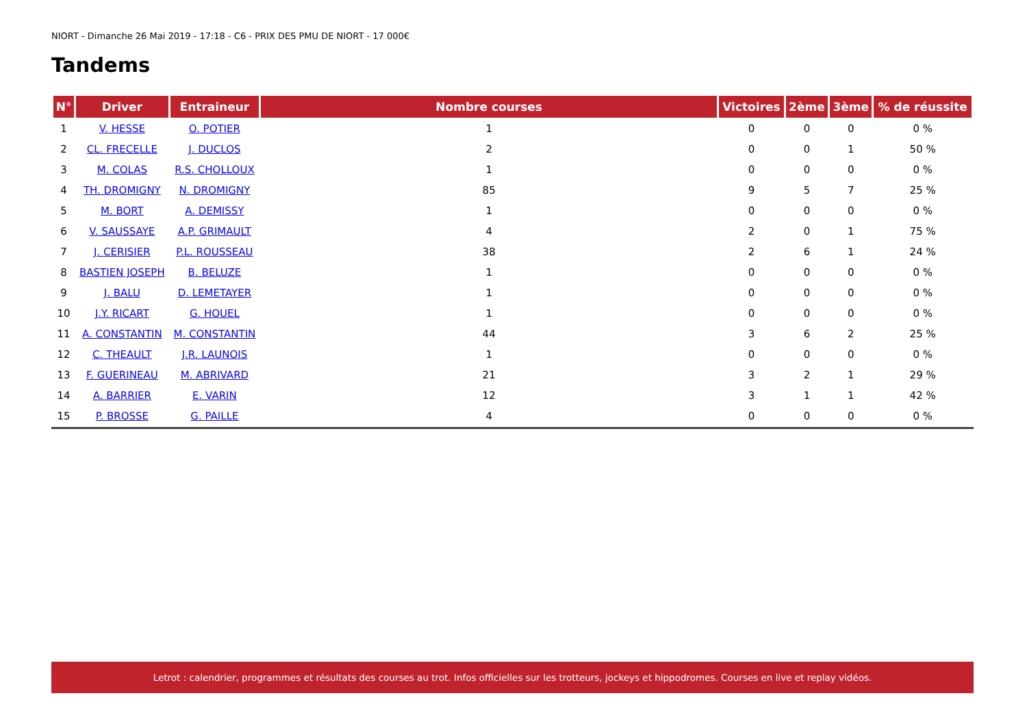NIORT - Dimanche 26 Mai 2019 - 17:18 - C6 - PRIX DES PMU DE NIORT - 17 000€
Tandems
| N° | Driver | Entraineur | Nombre courses | Victoires | 2ème | 3ème | % de réussite |
| --- | --- | --- | --- | --- | --- | --- | --- |
| 1 | V. HESSE | O. POTIER | 1 | 0 | 0 | 0 | 0 % |
| 2 | CL. FRECELLE | J. DUCLOS | 2 | 0 | 0 | 1 | 50 % |
| 3 | M. COLAS | R.S. CHOLLOUX | 1 | 0 | 0 | 0 | 0 % |
| 4 | TH. DROMIGNY | N. DROMIGNY | 85 | 9 | 5 | 7 | 25 % |
| 5 | M. BORT | A. DEMISSY | 1 | 0 | 0 | 0 | 0 % |
| 6 | V. SAUSSAYE | A.P. GRIMAULT | 4 | 2 | 0 | 1 | 75 % |
| 7 | J. CERISIER | P.L. ROUSSEAU | 38 | 2 | 6 | 1 | 24 % |
| 8 | BASTIEN JOSEPH | B. BELUZE | 1 | 0 | 0 | 0 | 0 % |
| 9 | J. BALU | D. LEMETAYER | 1 | 0 | 0 | 0 | 0 % |
| 10 | J.Y. RICART | G. HOUEL | 1 | 0 | 0 | 0 | 0 % |
| 11 | A. CONSTANTIN | M. CONSTANTIN | 44 | 3 | 6 | 2 | 25 % |
| 12 | C. THEAULT | J.R. LAUNOIS | 1 | 0 | 0 | 0 | 0 % |
| 13 | F. GUERINEAU | M. ABRIVARD | 21 | 3 | 2 | 1 | 29 % |
| 14 | A. BARRIER | E. VARIN | 12 | 3 | 1 | 1 | 42 % |
| 15 | P. BROSSE | G. PAILLE | 4 | 0 | 0 | 0 | 0 % |
Letrot : calendrier, programmes et résultats des courses au trot. Infos officielles sur les trotteurs, jockeys et hippodromes. Courses en live et replay vidéos.